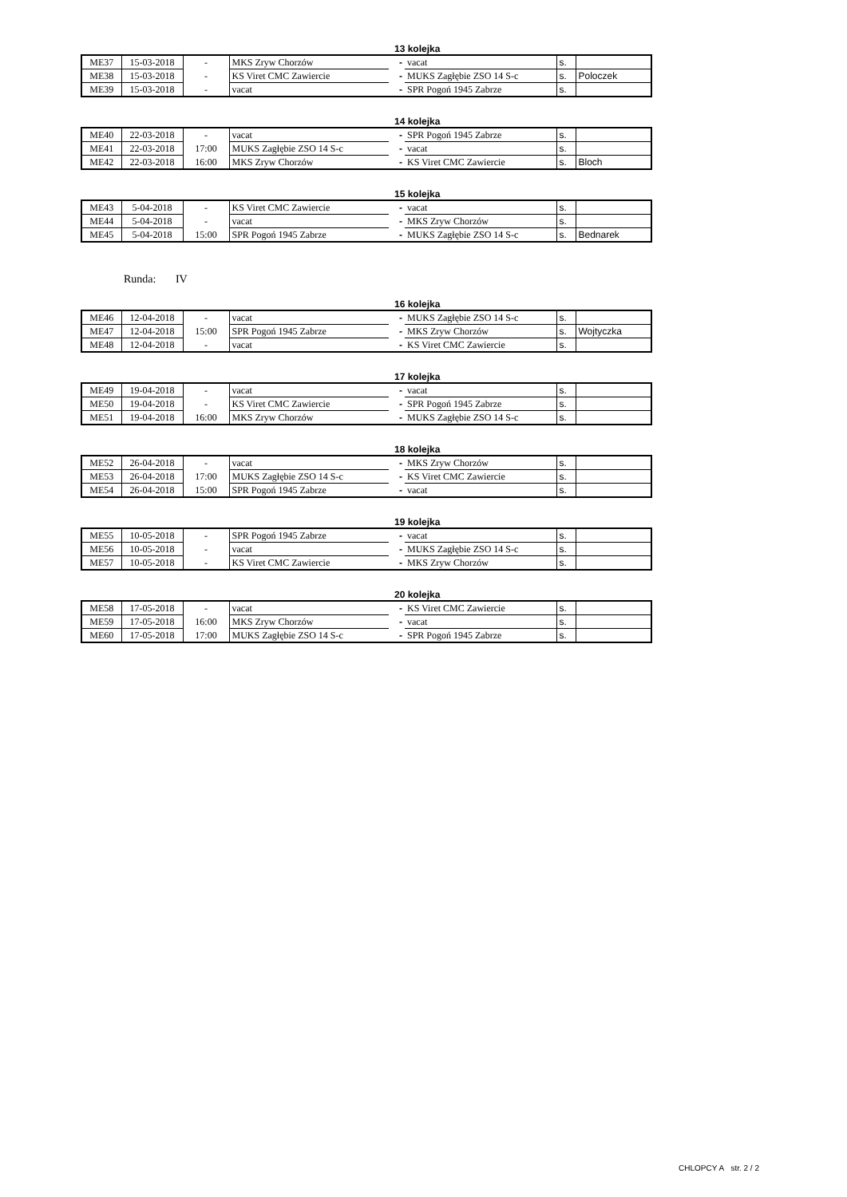13 kolejka
| ME37 | 15-03-2018 | - | MKS Zryw Chorzów | - | vacat | s. | |
| ME38 | 15-03-2018 | - | KS Viret CMC Zawiercie | - | MUKS Zagłębie ZSO 14 S-c | s. | Poloczek |
| ME39 | 15-03-2018 | - | vacat | - | SPR Pogoń 1945 Zabrze | s. | |
14 kolejka
| ME40 | 22-03-2018 | - | vacat | - | SPR Pogoń 1945 Zabrze | s. | |
| ME41 | 22-03-2018 | 17:00 | MUKS Zagłębie ZSO 14 S-c | - | vacat | s. | |
| ME42 | 22-03-2018 | 16:00 | MKS Zryw Chorzów | - | KS Viret CMC Zawiercie | s. | Bloch |
15 kolejka
| ME43 | 5-04-2018 | - | KS Viret CMC Zawiercie | - | vacat | s. | |
| ME44 | 5-04-2018 | - | vacat | - | MKS Zryw Chorzów | s. | |
| ME45 | 5-04-2018 | 15:00 | SPR Pogoń 1945 Zabrze | - | MUKS Zagłębie ZSO 14 S-c | s. | Bednarek |
Runda: IV
16 kolejka
| ME46 | 12-04-2018 | - | vacat | - | MUKS Zagłębie ZSO 14 S-c | s. | |
| ME47 | 12-04-2018 | 15:00 | SPR Pogoń 1945 Zabrze | - | MKS Zryw Chorzów | s. | Wojtyczka |
| ME48 | 12-04-2018 | - | vacat | - | KS Viret CMC Zawiercie | s. | |
17 kolejka
| ME49 | 19-04-2018 | - | vacat | - | vacat | s. | |
| ME50 | 19-04-2018 | - | KS Viret CMC Zawiercie | - | SPR Pogoń 1945 Zabrze | s. | |
| ME51 | 19-04-2018 | 16:00 | MKS Zryw Chorzów | - | MUKS Zagłębie ZSO 14 S-c | s. | |
18 kolejka
| ME52 | 26-04-2018 | - | vacat | - | MKS Zryw Chorzów | s. | |
| ME53 | 26-04-2018 | 17:00 | MUKS Zagłębie ZSO 14 S-c | - | KS Viret CMC Zawiercie | s. | |
| ME54 | 26-04-2018 | 15:00 | SPR Pogoń 1945 Zabrze | - | vacat | s. | |
19 kolejka
| ME55 | 10-05-2018 | - | SPR Pogoń 1945 Zabrze | - | vacat | s. | |
| ME56 | 10-05-2018 | - | vacat | - | MUKS Zagłębie ZSO 14 S-c | s. | |
| ME57 | 10-05-2018 | - | KS Viret CMC Zawiercie | - | MKS Zryw Chorzów | s. | |
20 kolejka
| ME58 | 17-05-2018 | - | vacat | - | KS Viret CMC Zawiercie | s. | |
| ME59 | 17-05-2018 | 16:00 | MKS Zryw Chorzów | - | vacat | s. | |
| ME60 | 17-05-2018 | 17:00 | MUKS Zagłębie ZSO 14 S-c | - | SPR Pogoń 1945 Zabrze | s. | |
CHLOPCY A str. 2 / 2